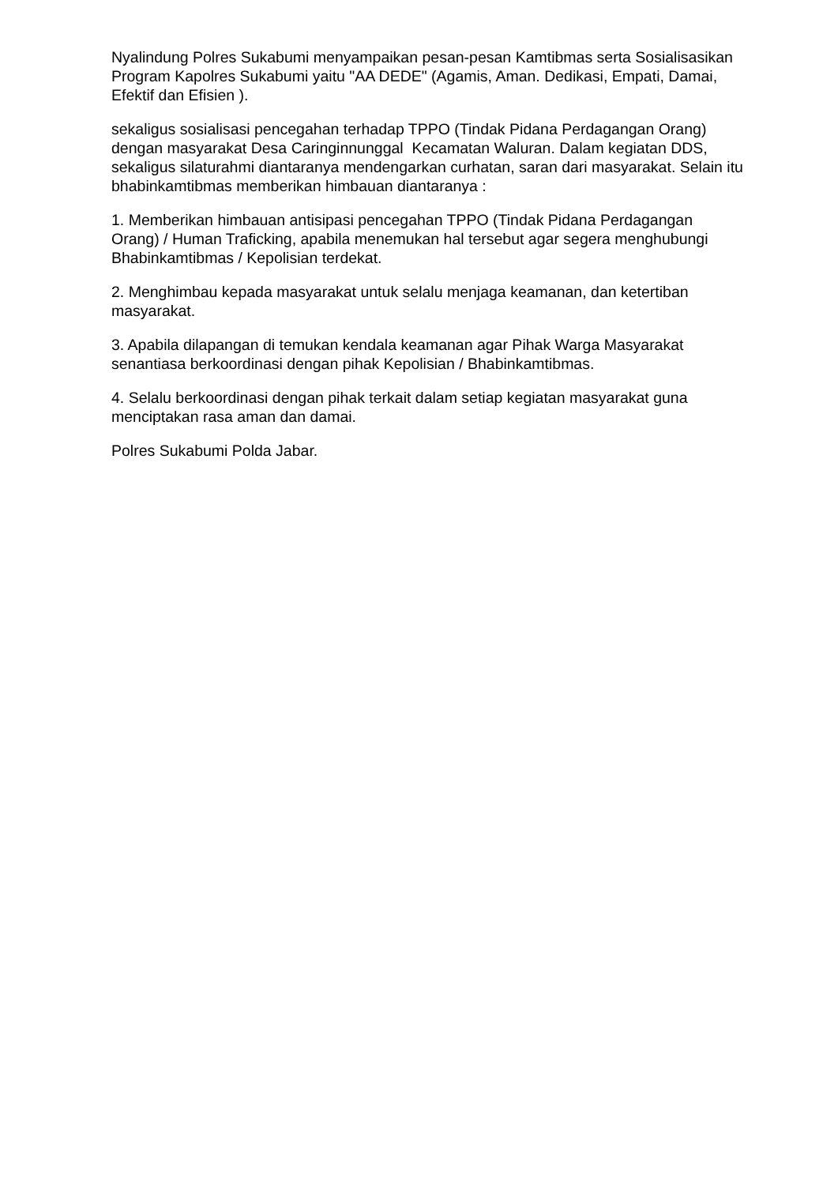Nyalindung Polres Sukabumi menyampaikan pesan-pesan Kamtibmas serta Sosialisasikan Program Kapolres Sukabumi yaitu "AA DEDE" (Agamis, Aman. Dedikasi, Empati, Damai, Efektif dan Efisien ).
sekaligus sosialisasi pencegahan terhadap TPPO (Tindak Pidana Perdagangan Orang) dengan masyarakat Desa Caringinnunggal Kecamatan Waluran. Dalam kegiatan DDS, sekaligus silaturahmi diantaranya mendengarkan curhatan, saran dari masyarakat. Selain itu bhabinkamtibmas memberikan himbauan diantaranya :
1. Memberikan himbauan antisipasi pencegahan TPPO (Tindak Pidana Perdagangan Orang) / Human Traficking, apabila menemukan hal tersebut agar segera menghubungi Bhabinkamtibmas / Kepolisian terdekat.
2. Menghimbau kepada masyarakat untuk selalu menjaga keamanan, dan ketertiban masyarakat.
3. Apabila dilapangan di temukan kendala keamanan agar Pihak Warga Masyarakat senantiasa berkoordinasi dengan pihak Kepolisian / Bhabinkamtibmas.
4. Selalu berkoordinasi dengan pihak terkait dalam setiap kegiatan masyarakat guna menciptakan rasa aman dan damai.
Polres Sukabumi Polda Jabar.